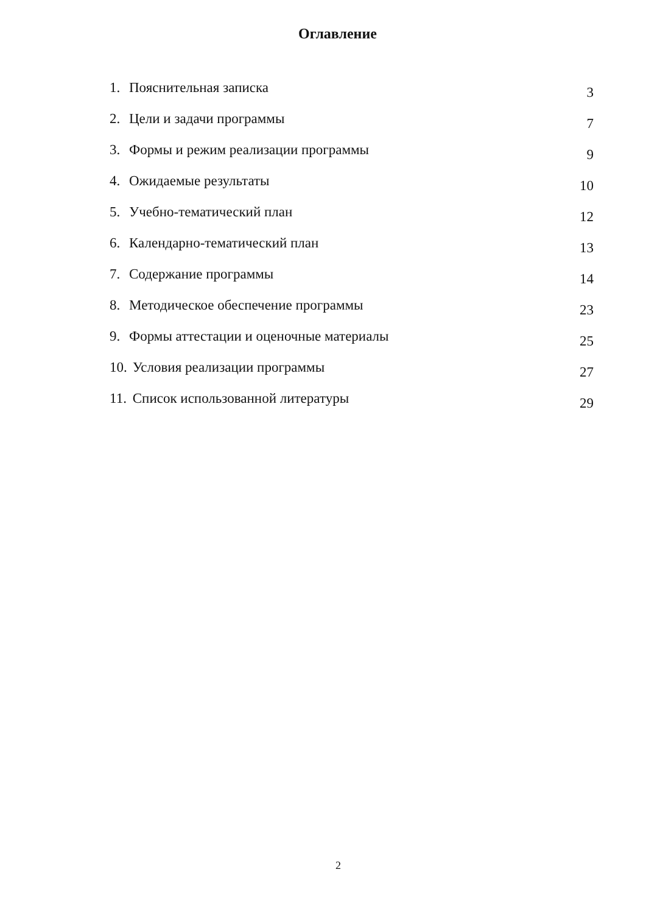Оглавление
| 1. | Пояснительная записка | 3 |
| 2. | Цели и задачи программы | 7 |
| 3. | Формы и режим реализации программы | 9 |
| 4. | Ожидаемые результаты | 10 |
| 5. | Учебно-тематический план | 12 |
| 6. | Календарно-тематический план | 13 |
| 7. | Содержание программы | 14 |
| 8. | Методическое обеспечение программы | 23 |
| 9. | Формы аттестации и оценочные материалы | 25 |
| 10. | Условия реализации программы | 27 |
| 11. | Список использованной литературы | 29 |
2